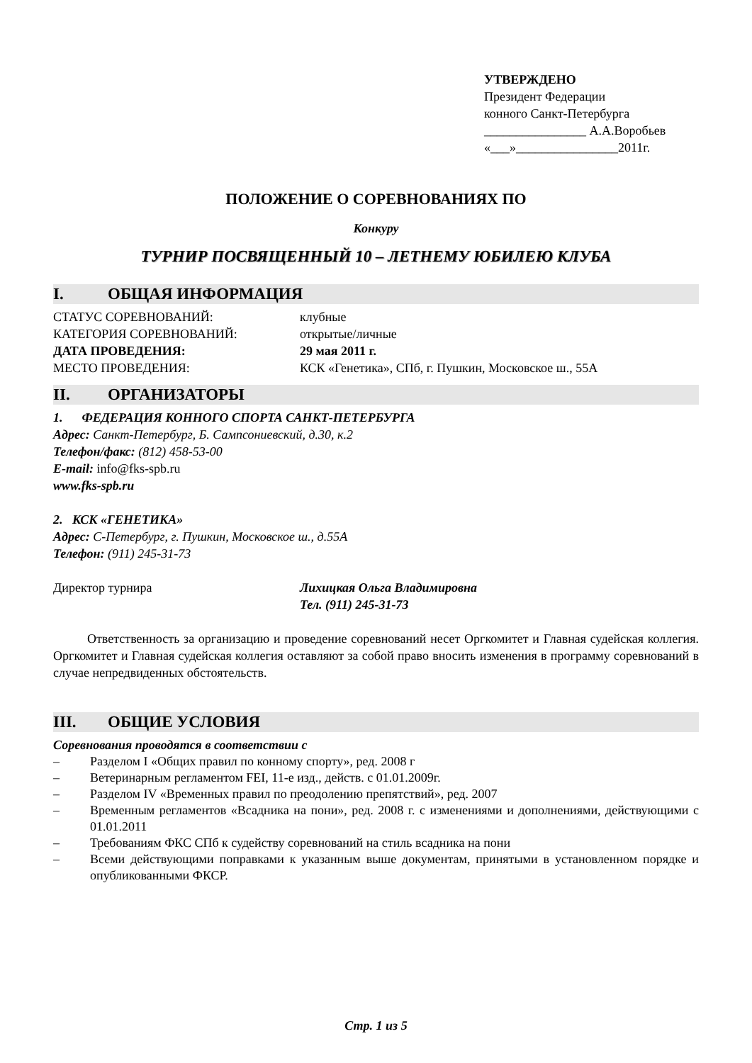УТВЕРЖДЕНО
Президент Федерации
конного Санкт-Петербурга
________________ А.А.Воробьев
«___»________________2011г.
ПОЛОЖЕНИЕ О СОРЕВНОВАНИЯХ ПО
Конкуру
ТУРНИР ПОСВЯЩЕННЫЙ 10 – ЛЕТНЕМУ ЮБИЛЕЮ КЛУБА
I. ОБЩАЯ ИНФОРМАЦИЯ
СТАТУС СОРЕВНОВАНИЙ: клубные
КАТЕГОРИЯ СОРЕВНОВАНИЙ: открытые/личные
ДАТА ПРОВЕДЕНИЯ: 29 мая 2011 г.
МЕСТО ПРОВЕДЕНИЯ: КСК «Генетика», СПб, г. Пушкин, Московское ш., 55А
II. ОРГАНИЗАТОРЫ
1. ФЕДЕРАЦИЯ КОННОГО СПОРТА САНКТ-ПЕТЕРБУРГА
Адрес: Санкт-Петербург, Б. Сампсониевский, д.30, к.2
Телефон/факс: (812) 458-53-00
E-mail: info@fks-spb.ru
www.fks-spb.ru
2. КСК «ГЕНЕТИКА»
Адрес: С-Петербург, г. Пушкин, Московское ш., д.55А
Телефон: (911) 245-31-73
Директор турнира Лихицкая Ольга Владимировна
Тел. (911) 245-31-73
Ответственность за организацию и проведение соревнований несет Оргкомитет и Главная судейская коллегия. Оргкомитет и Главная судейская коллегия оставляют за собой право вносить изменения в программу соревнований в случае непредвиденных обстоятельств.
III. ОБЩИЕ УСЛОВИЯ
Соревнования проводятся в соответствии с
– Разделом I «Общих правил по конному спорту», ред. 2008 г
– Ветеринарным регламентом FEI, 11-е изд., действ. с 01.01.2009г.
– Разделом IV «Временных правил по преодолению препятствий», ред. 2007
– Временным регламентов «Всадника на пони», ред. 2008 г. с изменениями и дополнениями, действующими с 01.01.2011
– Требованиям ФКС СПб к судейству соревнований на стиль всадника на пони
– Всеми действующими поправками к указанным выше документам, принятыми в установленном порядке и опубликованными ФКСР.
Стр. 1 из 5